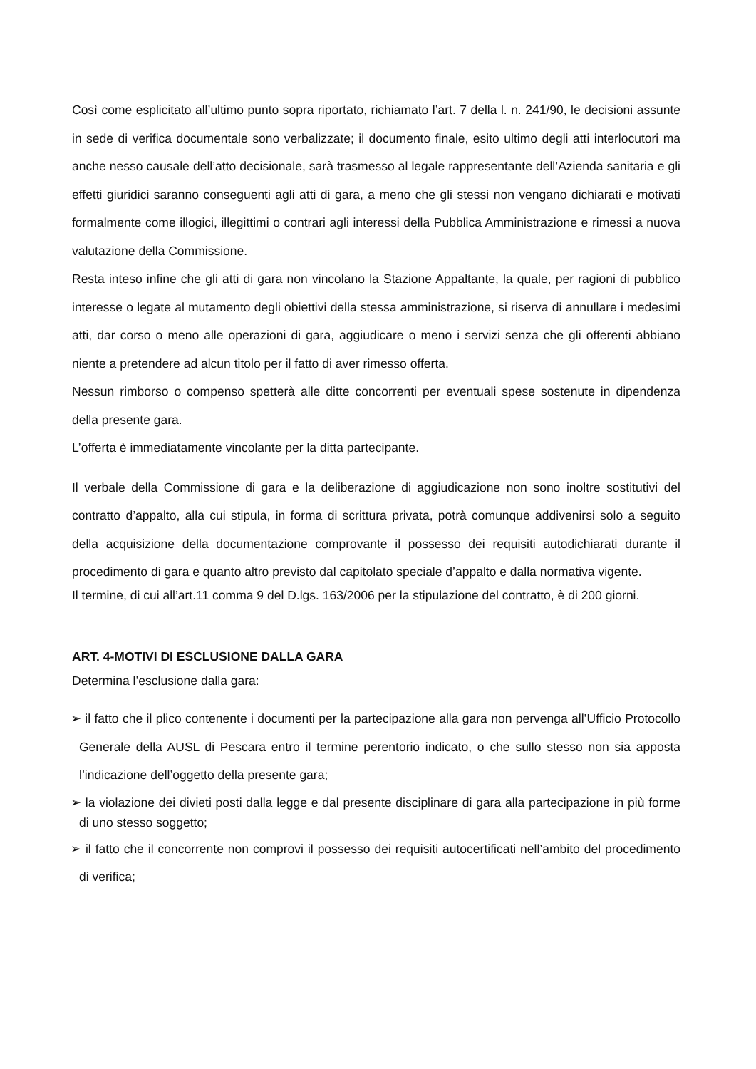Così come esplicitato all’ultimo punto sopra riportato, richiamato l’art. 7 della l. n. 241/90, le decisioni assunte in sede di verifica documentale sono verbalizzate; il documento finale, esito ultimo degli atti interlocutori ma anche nesso causale dell’atto decisionale, sarà trasmesso al legale rappresentante dell’Azienda sanitaria e gli effetti giuridici saranno conseguenti agli atti di gara, a meno che gli stessi non vengano dichiarati e motivati formalmente come illogici, illegittimi o contrari agli interessi della Pubblica Amministrazione e rimessi a nuova valutazione della Commissione.
Resta inteso infine che gli atti di gara non vincolano la Stazione Appaltante, la quale, per ragioni di pubblico interesse o legate al mutamento degli obiettivi della stessa amministrazione, si riserva di annullare i medesimi atti, dar corso o meno alle operazioni di gara, aggiudicare o meno i servizi senza che gli offerenti abbiano niente a pretendere ad alcun titolo per il fatto di aver rimesso offerta.
Nessun rimborso o compenso spetterà alle ditte concorrenti per eventuali spese sostenute in dipendenza della presente gara.
L’offerta è immediatamente vincolante per la ditta partecipante.
Il verbale della Commissione di gara e la deliberazione di aggiudicazione non sono inoltre sostitutivi del contratto d’appalto, alla cui stipula, in forma di scrittura privata, potrà comunque addivenirsi solo a seguito della acquisizione della documentazione comprovante il possesso dei requisiti autodichiarati durante il procedimento di gara e quanto altro previsto dal capitolato speciale d’appalto e dalla normativa vigente.
Il termine, di cui all’art.11 comma 9 del D.lgs. 163/2006 per la stipulazione del contratto, è di 200 giorni.
ART. 4-MOTIVI DI ESCLUSIONE DALLA GARA
Determina l’esclusione dalla gara:
➢ il fatto che il plico contenente i documenti per la partecipazione alla gara non pervenga all’Ufficio Protocollo Generale della AUSL di Pescara entro il termine perentorio indicato, o che sullo stesso non sia apposta l’indicazione dell’oggetto della presente gara;
➢ la violazione dei divieti posti dalla legge e dal presente disciplinare di gara alla partecipazione in più forme di uno stesso soggetto;
➢ il fatto che il concorrente non comprovi il possesso dei requisiti autocertificati nell’ambito del procedimento di verifica;